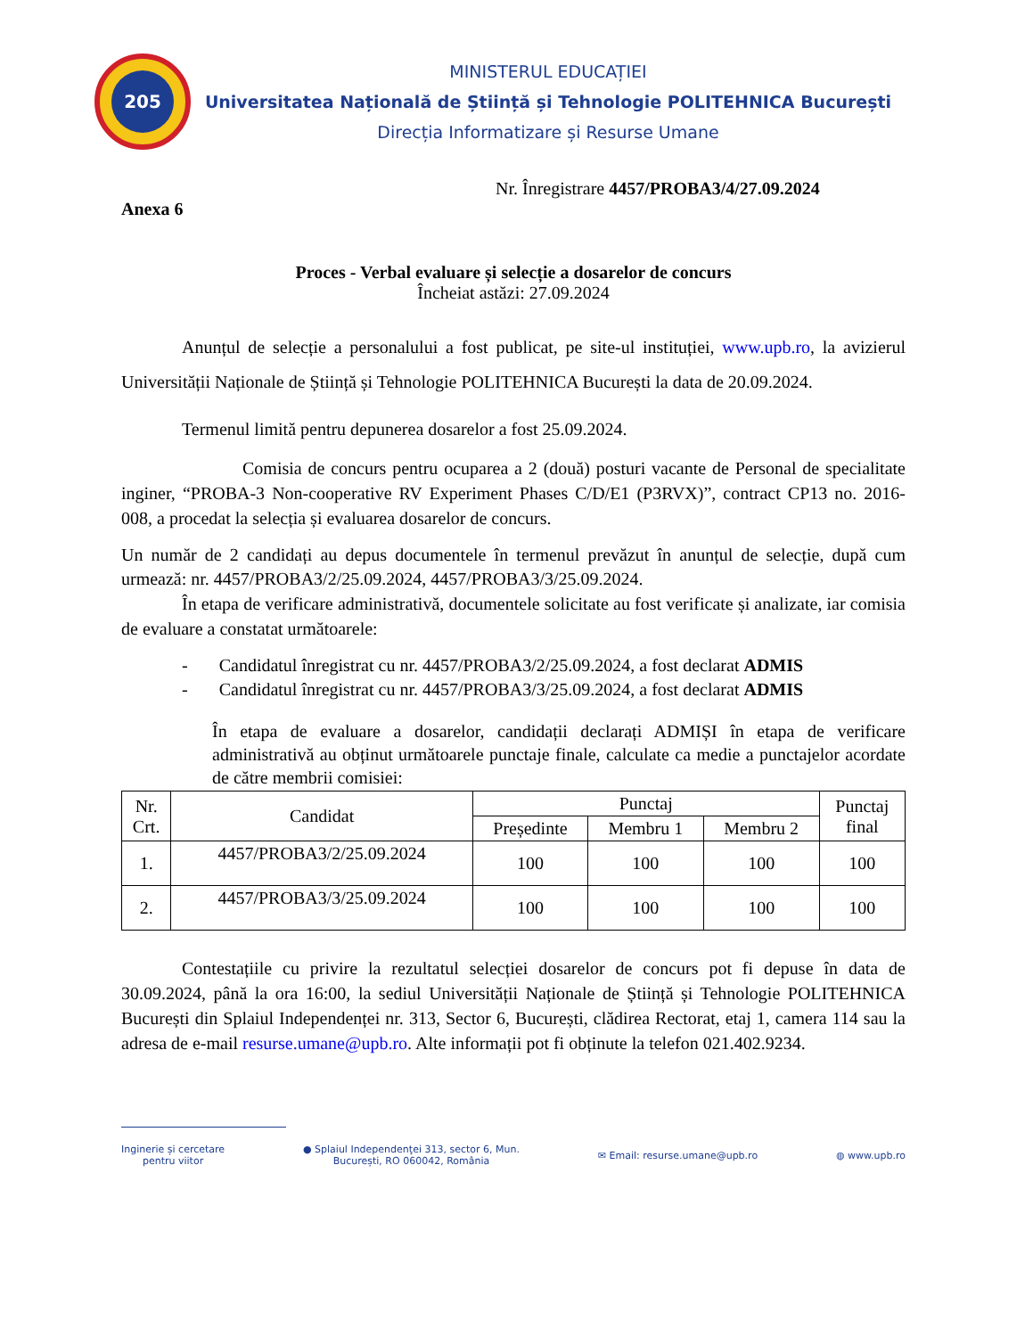205
MINISTERUL EDUCAȚIEI
Universitatea Națională de Știință și Tehnologie POLITEHNICA București
Direcția Informatizare și Resurse Umane
Nr. Înregistrare 4457/PROBA3/4/27.09.2024
Anexa 6
Proces - Verbal evaluare și selecție a dosarelor de concurs
Încheiat astăzi: 27.09.2024
Anunțul de selecție a personalului a fost publicat, pe site-ul instituției, www.upb.ro, la avizierul Universității Naționale de Știință și Tehnologie POLITEHNICA București la data de 20.09.2024.
Termenul limită pentru depunerea dosarelor a fost 25.09.2024.
Comisia de concurs pentru ocuparea a 2 (două) posturi vacante de Personal de specialitate inginer, “PROBA-3 Non-cooperative RV Experiment Phases C/D/E1 (P3RVX)”, contract CP13 no. 2016-008, a procedat la selecția și evaluarea dosarelor de concurs.
Un număr de 2 candidați au depus documentele în termenul prevăzut în anunțul de selecție, după cum urmează: nr. 4457/PROBA3/2/25.09.2024, 4457/PROBA3/3/25.09.2024.
În etapa de verificare administrativă, documentele solicitate au fost verificate și analizate, iar comisia de evaluare a constatat următoarele:
- Candidatul înregistrat cu nr. 4457/PROBA3/2/25.09.2024, a fost declarat ADMIS
- Candidatul înregistrat cu nr. 4457/PROBA3/3/25.09.2024, a fost declarat ADMIS
În etapa de evaluare a dosarelor, candidații declarați ADMIȘI în etapa de verificare administrativă au obținut următoarele punctaje finale, calculate ca medie a punctajelor acordate de către membrii comisiei:
| Nr. Crt. | Candidat | Punctaj | | | Punctaj final |
| --- | --- | --- | --- | --- | --- |
| | | Președinte | Membru 1 | Membru 2 | |
| 1. | 4457/PROBA3/2/25.09.2024 | 100 | 100 | 100 | 100 |
| 2. | 4457/PROBA3/3/25.09.2024 | 100 | 100 | 100 | 100 |
Contestațiile cu privire la rezultatul selecției dosarelor de concurs pot fi depuse în data de 30.09.2024, până la ora 16:00, la sediul Universității Naționale de Știință și Tehnologie POLITEHNICA București din Splaiul Independenței nr. 313, Sector 6, București, clădirea Rectorat, etaj 1, camera 114 sau la adresa de e-mail resurse.umane@upb.ro. Alte informații pot fi obținute la telefon 021.402.9234.
Inginerie și cercetare
pentru viitor
● Splaiul Independenţei 313, sector 6, Mun.
București, RO 060042, România
✉ Email: resurse.umane@upb.ro ◍ www.upb.ro